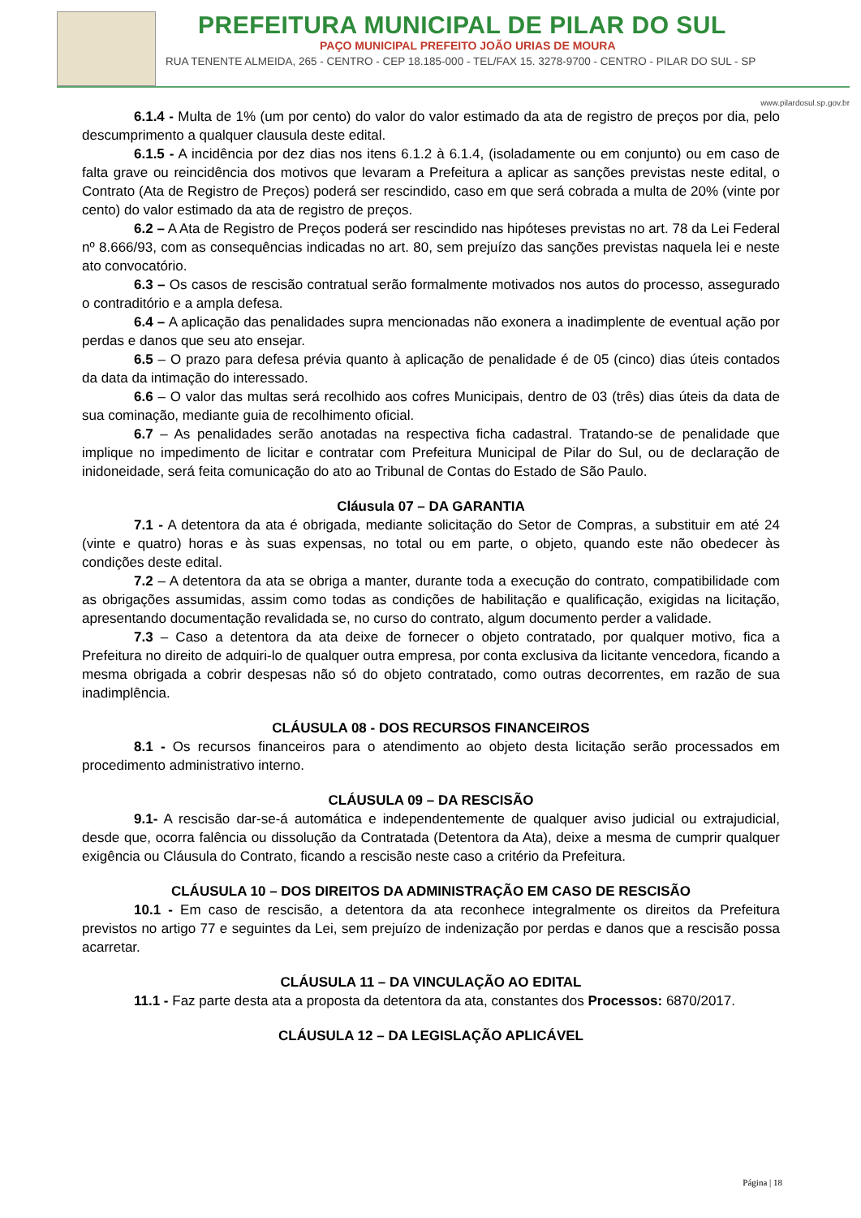PREFEITURA MUNICIPAL DE PILAR DO SUL
PAÇO MUNICIPAL PREFEITO JOÃO URIAS DE MOURA
RUA TENENTE ALMEIDA, 265 - CENTRO - CEP 18.185-000 - TEL/FAX 15. 3278-9700 - CENTRO - PILAR DO SUL - SP
www.pilardosul.sp.gov.br
6.1.4 - Multa de 1% (um por cento) do valor do valor estimado da ata de registro de preços por dia, pelo descumprimento a qualquer clausula deste edital.
6.1.5 - A incidência por dez dias nos itens 6.1.2 à 6.1.4, (isoladamente ou em conjunto) ou em caso de falta grave ou reincidência dos motivos que levaram a Prefeitura a aplicar as sanções previstas neste edital, o Contrato (Ata de Registro de Preços) poderá ser rescindido, caso em que será cobrada a multa de 20% (vinte por cento) do valor estimado da ata de registro de preços.
6.2 – A Ata de Registro de Preços poderá ser rescindido nas hipóteses previstas no art. 78 da Lei Federal nº 8.666/93, com as consequências indicadas no art. 80, sem prejuízo das sanções previstas naquela lei e neste ato convocatório.
6.3 – Os casos de rescisão contratual serão formalmente motivados nos autos do processo, assegurado o contraditório e a ampla defesa.
6.4 – A aplicação das penalidades supra mencionadas não exonera a inadimplente de eventual ação por perdas e danos que seu ato ensejar.
6.5 – O prazo para defesa prévia quanto à aplicação de penalidade é de 05 (cinco) dias úteis contados da data da intimação do interessado.
6.6 – O valor das multas será recolhido aos cofres Municipais, dentro de 03 (três) dias úteis da data de sua cominação, mediante guia de recolhimento oficial.
6.7 – As penalidades serão anotadas na respectiva ficha cadastral. Tratando-se de penalidade que implique no impedimento de licitar e contratar com Prefeitura Municipal de Pilar do Sul, ou de declaração de inidoneidade, será feita comunicação do ato ao Tribunal de Contas do Estado de São Paulo.
Cláusula 07 – DA GARANTIA
7.1 - A detentora da ata é obrigada, mediante solicitação do Setor de Compras, a substituir em até 24 (vinte e quatro) horas e às suas expensas, no total ou em parte, o objeto, quando este não obedecer às condições deste edital.
7.2 – A detentora da ata se obriga a manter, durante toda a execução do contrato, compatibilidade com as obrigações assumidas, assim como todas as condições de habilitação e qualificação, exigidas na licitação, apresentando documentação revalidada se, no curso do contrato, algum documento perder a validade.
7.3 – Caso a detentora da ata deixe de fornecer o objeto contratado, por qualquer motivo, fica a Prefeitura no direito de adquiri-lo de qualquer outra empresa, por conta exclusiva da licitante vencedora, ficando a mesma obrigada a cobrir despesas não só do objeto contratado, como outras decorrentes, em razão de sua inadimplência.
CLÁUSULA 08 - DOS RECURSOS FINANCEIROS
8.1 - Os recursos financeiros para o atendimento ao objeto desta licitação serão processados em procedimento administrativo interno.
CLÁUSULA 09 – DA RESCISÃO
9.1- A rescisão dar-se-á automática e independentemente de qualquer aviso judicial ou extrajudicial, desde que, ocorra falência ou dissolução da Contratada (Detentora da Ata), deixe a mesma de cumprir qualquer exigência ou Cláusula do Contrato, ficando a rescisão neste caso a critério da Prefeitura.
CLÁUSULA 10 – DOS DIREITOS DA ADMINISTRAÇÃO EM CASO DE RESCISÃO
10.1 - Em caso de rescisão, a detentora da ata reconhece integralmente os direitos da Prefeitura previstos no artigo 77 e seguintes da Lei, sem prejuízo de indenização por perdas e danos que a rescisão possa acarretar.
CLÁUSULA 11 – DA VINCULAÇÃO AO EDITAL
11.1 - Faz parte desta ata a proposta da detentora da ata, constantes dos Processos: 6870/2017.
CLÁUSULA 12 – DA LEGISLAÇÃO APLICÁVEL
Página | 18